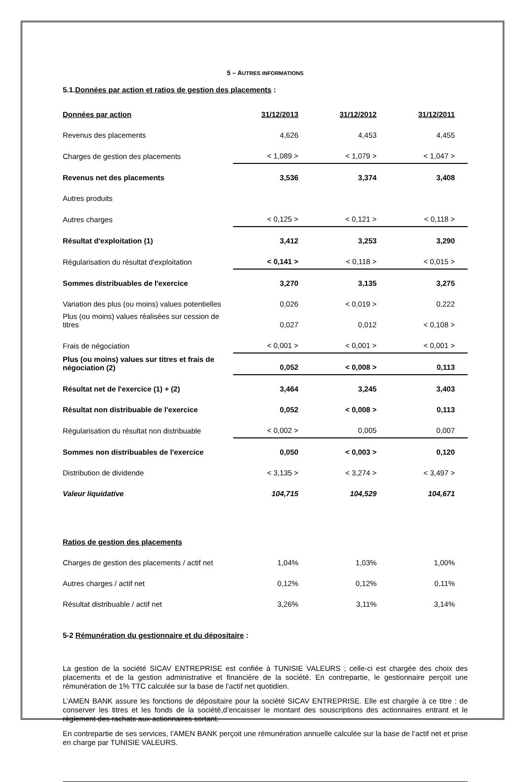5 – AUTRES INFORMATIONS
5.1.Données par action et ratios de gestion des placements :
| Données par action | 31/12/2013 | 31/12/2012 | 31/12/2011 |
| Revenus des placements | 4,626 | 4,453 | 4,455 |
| Charges de gestion des placements | < 1,089 > | < 1,079 > | < 1,047 > |
| Revenus net des placements | 3,536 | 3,374 | 3,408 |
| Autres produits | | | |
| Autres charges | < 0,125 > | < 0,121 > | < 0,118 > |
| Résultat d'exploitation (1) | 3,412 | 3,253 | 3,290 |
| Régularisation du résultat d'exploitation | < 0,141 > | < 0,118 > | < 0,015 > |
| Sommes distribuables de l'exercice | 3,270 | 3,135 | 3,275 |
| Variation des plus (ou moins) values potentielles | 0,026 | < 0,019 > | 0,222 |
| Plus (ou moins) values réalisées sur cession de titres | 0,027 | 0,012 | < 0,108 > |
| Frais de négociation | < 0,001 > | < 0,001 > | < 0,001 > |
| Plus (ou moins) values sur titres et frais de négociation (2) | 0,052 | < 0,008 > | 0,113 |
| Résultat net de l'exercice (1) + (2) | 3,464 | 3,245 | 3,403 |
| Résultat non distribuable de l'exercice | 0,052 | < 0,008 > | 0,113 |
| Régularisation du résultat non distribuable | < 0,002 > | 0,005 | 0,007 |
| Sommes non distribuables de l'exercice | 0,050 | < 0,003 > | 0,120 |
| Distribution de dividende | < 3,135 > | < 3,274 > | < 3,497 > |
| Valeur liquidative | 104,715 | 104,529 | 104,671 |
| Ratios de gestion des placements | | | |
| Charges de gestion des placements / actif net | 1,04% | 1,03% | 1,00% |
| Autres charges / actif net | 0,12% | 0,12% | 0,11% |
| Résultat distribuable / actif net | 3,26% | 3,11% | 3,14% |
5-2 Rémunération du gestionnaire et du dépositaire :
La gestion de la société SICAV ENTREPRISE est confiée à TUNISIE VALEURS ; celle-ci est chargée des choix des placements et de la gestion administrative et financière de la société. En contrepartie, le gestionnaire perçoit une rémunération de 1% TTC calculée sur la base de l’actif net quotidien.
L’AMEN BANK assure les fonctions de dépositaire pour la société SICAV ENTREPRISE. Elle est chargée à ce titre : de conserver les titres et les fonds de la société,d’encaisser le montant des souscriptions des actionnaires entrant et le règlement des rachats aux actionnaires sortant.
En contrepartie de ses services, l’AMEN BANK perçoit une rémunération annuelle calculée sur la base de l’actif net et prise en charge par TUNISIE VALEURS.